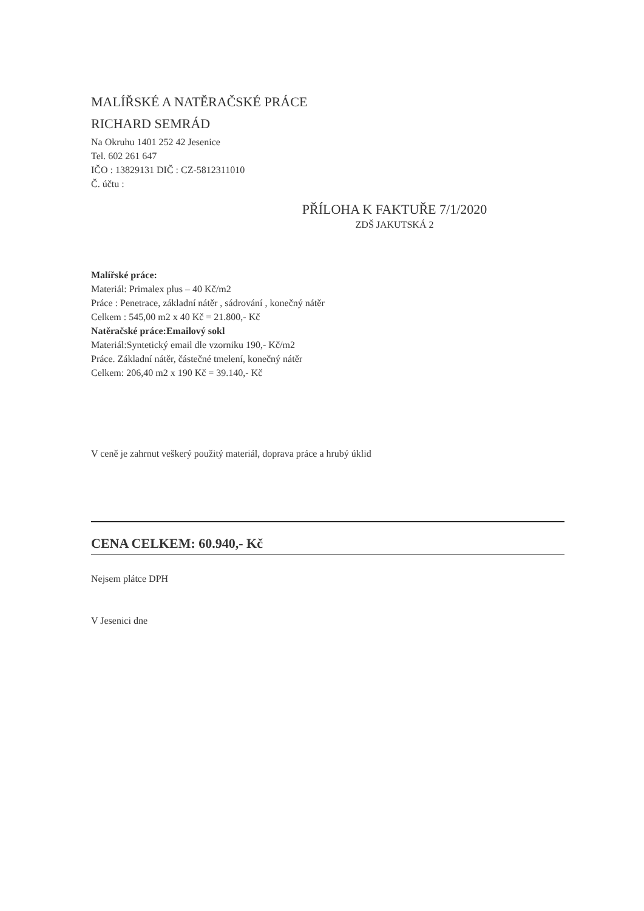MALÍŘSKÉ A NATĚRAČSKÉ PRÁCE
RICHARD SEMRÁD
Na Okruhu 1401 252 42 Jesenice
Tel. 602 261 647
IČO : 13829131 DIČ : CZ-5812311010
Č. účtu :
PŘÍLOHA K FAKTUŘE 7/1/2020
ZDŠ JAKUTSKÁ 2
Malířské práce:
Materiál: Primalex plus – 40 Kč/m2
Práce : Penetrace, základní nátěr , sádrování , konečný nátěr
Celkem : 545,00 m2 x 40 Kč = 21.800,- Kč
Natěračské práce:Emailový sokl
Materiál:Syntetický email dle vzorniku 190,- Kč/m2
Práce. Základní nátěr, částečné tmelení, konečný nátěr
Celkem: 206,40 m2 x 190 Kč = 39.140,- Kč
V ceně je zahrnut veškerý použitý materiál, doprava práce a hrubý úklid
CENA CELKEM: 60.940,- Kč
Nejsem plátce DPH
V Jesenici dne